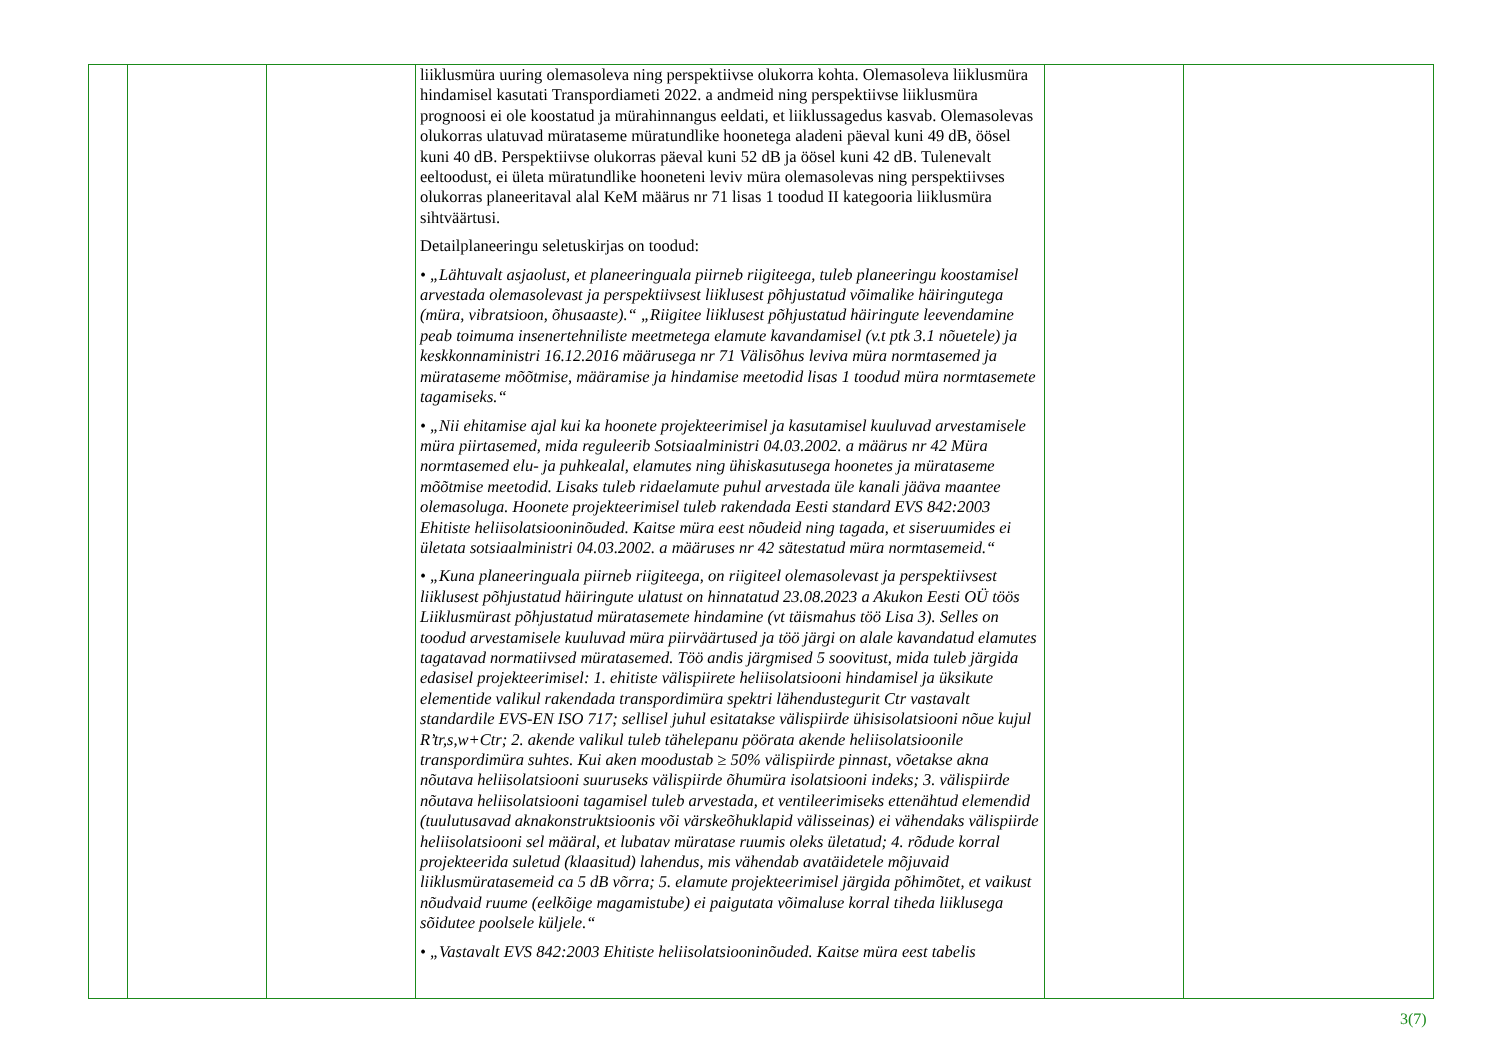| | | | liiklusmüra uuring olemasoleva ning perspektiivse olukorra kohta. Olemasoleva liiklusmüra hindamisel kasutati Transpordiameti 2022. a andmeid ning perspektiivse liiklusmüra prognoosi ei ole koostatud ja mürahinnangus eeldati, et liiklussagedus kasvab. Olemasolevas olukorras ulatuvad mürataseme müratundlike hoonetega aladeni päeval kuni 49 dB, öösel kuni 40 dB. Perspektiivse olukorras päeval kuni 52 dB ja öösel kuni 42 dB. Tulenevalt eeltoodust, ei ületa müratundlike hooneteni leviv müra olemasolevas ning perspektiivses olukorras planeeritaval alal KeM määrus nr 71 lisas 1 toodud II kategooria liiklusmüra sihtväärtusi. Detailplaneeringu seletuskirjas on toodud: • „Lähtuvalt asjaolust, et planeeringuala piirneb riigiteega, tuleb planeeringu koostamisel arvestada olemasolevast ja perspektiivsest liiklusest põhjustatud võimalike häiringutega (müra, vibratsioon, õhusaaste).“ „Riigitee liiklusest põhjustatud häiringute leevendamine peab toimuma insenertehniliste meetmetega elamute kavandamisel (v.t ptk 3.1 nõuetele) ja keskkonnaministri 16.12.2016 määrusega nr 71 Välisõhus leviva müra normtasemed ja mürataseme mõõtmise, määramise ja hindamise meetodid lisas 1 toodud müra normtasemete tagamiseks.“ • „Nii ehitamise ajal kui ka hoonete projekteerimisel ja kasutamisel kuuluvad arvestamisele müra piirtasemed, mida reguleerib Sotsiaalministri 04.03.2002. a määrus nr 42 Müra normtasemed elu- ja puhkealal, elamutes ning ühiskasutusega hoonetes ja mürataseme mõõtmise meetodid. Lisaks tuleb ridaelamute puhul arvestada üle kanali jääva maantee olemasoluga. Hoonete projekteerimisel tuleb rakendada Eesti standard EVS 842:2003 Ehitiste heliisolatsiooninõuded. Kaitse müra eest nõudeid ning tagada, et siseruumides ei ületata sotsiaalministri 04.03.2002. a määruses nr 42 sätestatud müra normtasemeid.“ • „Kuna planeeringuala piirneb riigiteega, on riigiteel olemasolevast ja perspektiivsest liiklusest põhjustatud häiringute ulatust on hinnatatud 23.08.2023 a Akukon Eesti OÜ töös Liiklusmürast põhjustatud müratasemete hindamine (vt täismahus töö Lisa 3). Selles on toodud arvestamisele kuuluvad müra piirväärtused ja töö järgi on alale kavandatud elamutes tagatavad normatiivsed müratasemed. Töö andis järgmised 5 soovitust, mida tuleb järgida edasisel projekteerimisel: 1. ehitiste välispiirete heliisolatsiooni hindamisel ja üksikute elementide valikul rakendada transpordimüra spektri lähendustegurit Ctr vastavalt standardile EVS-EN ISO 717; sellisel juhul esitatakse välispiirde ühisisolatsiooni nõue kujul R’tr,s,w+Ctr; 2. akende valikul tuleb tähelepanu pöörata akende heliisolatsioonile transpordimüra suhtes. Kui aken moodustab ≥ 50% välispiirde pinnast, võetakse akna nõutava heliisolatsiooni suuruseks välispiirde õhumüra isolatsiooni indeks; 3. välispiirde nõutava heliisolatsiooni tagamisel tuleb arvestada, et ventileerimiseks ettenähtud elemendid (tuulutusavad aknakonstruktsioonis või värskeõhuklapid välisseinas) ei vähendaks välispiirde heliisolatsiooni sel määral, et lubatav müratase ruumis oleks ületatud; 4. rõdude korral projekteerida suletud (klaasitud) lahendus, mis vähendab avatäidetele mõjuvaid liiklusmüratasemeid ca 5 dB võrra; 5. elamute projekteerimisel järgida põhimõtet, et vaikust nõudvaid ruume (eelkõige magamistube) ei paigutata võimaluse korral tiheda liiklusega sõidutee poolsele küljele.“ • „Vastavalt EVS 842:2003 Ehitiste heliisolatsiooninõuded. Kaitse müra eest tabelis | | |
3(7)